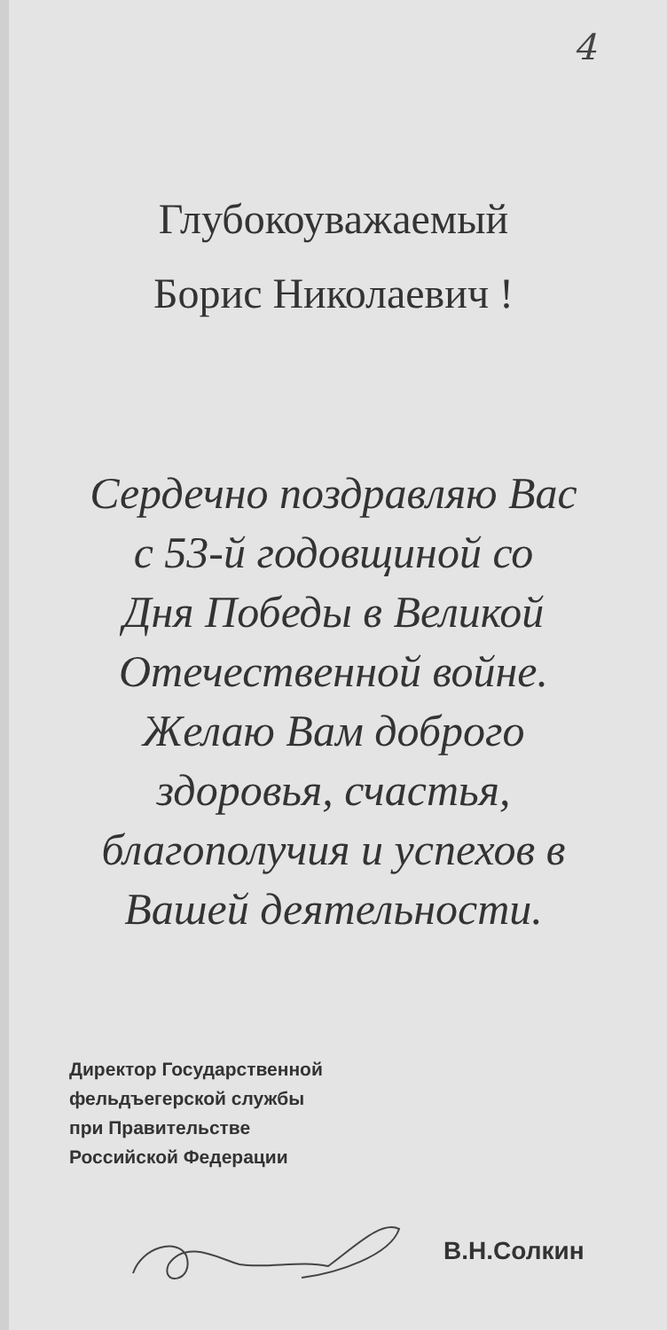4
Глубокоуважаемый
Борис Николаевич !
Сердечно поздравляю Вас
с 53-й годовщиной со
Дня Победы в Великой
Отечественной войне.
Желаю Вам доброго
здоровья, счастья,
благополучия и успехов в
Вашей деятельности.
Директор Государственной
фельдъегерской службы
при Правительстве
Российской Федерации
В.Н.Солкин